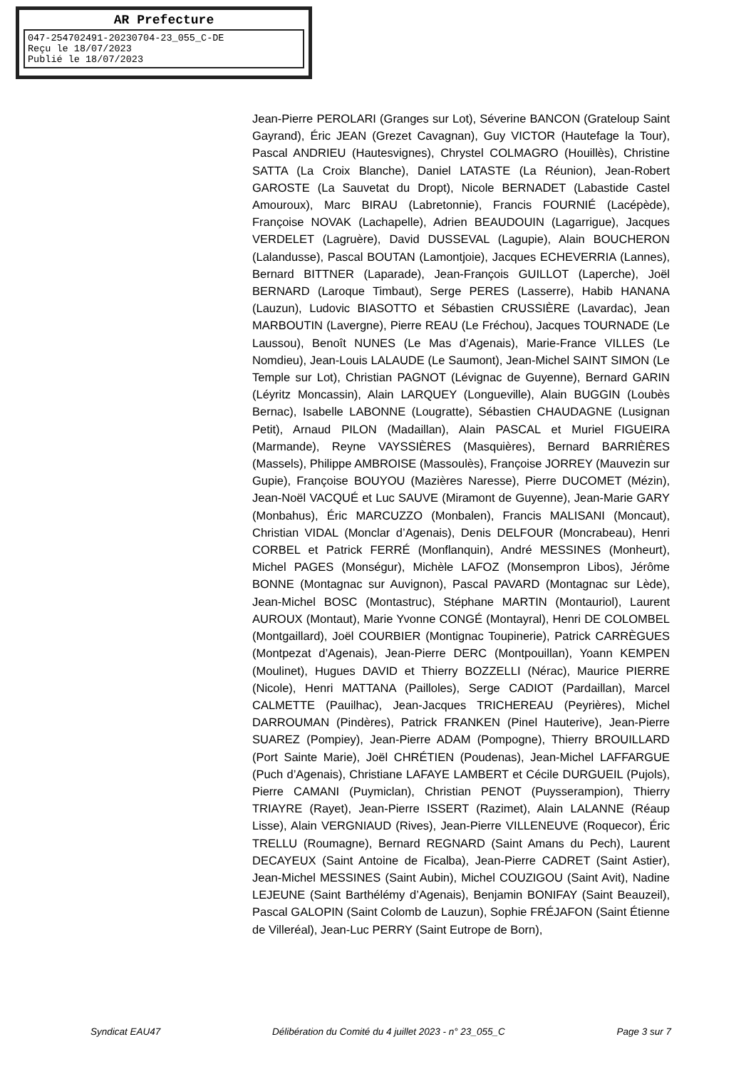AR Prefecture
047-254702491-20230704-23_055_C-DE
Reçu le 18/07/2023
Publié le 18/07/2023
Jean-Pierre PEROLARI (Granges sur Lot), Séverine BANCON (Grateloup Saint Gayrand), Éric JEAN (Grezet Cavagnan), Guy VICTOR (Hautefage la Tour), Pascal ANDRIEU (Hautesvignes), Chrystel COLMAGRO (Houillès), Christine SATTA (La Croix Blanche), Daniel LATASTE (La Réunion), Jean-Robert GAROSTE (La Sauvetat du Dropt), Nicole BERNADET (Labastide Castel Amouroux), Marc BIRAU (Labretonnie), Francis FOURNIÉ (Lacépède), Françoise NOVAK (Lachapelle), Adrien BEAUDOUIN (Lagarrigue), Jacques VERDELET (Lagruère), David DUSSEVAL (Lagupie), Alain BOUCHERON (Lalandusse), Pascal BOUTAN (Lamontjoie), Jacques ECHEVERRIA (Lannes), Bernard BITTNER (Laparade), Jean-François GUILLOT (Laperche), Joël BERNARD (Laroque Timbaut), Serge PERES (Lasserre), Habib HANANA (Lauzun), Ludovic BIASOTTO et Sébastien CRUSSIÈRE (Lavardac), Jean MARBOUTIN (Lavergne), Pierre REAU (Le Fréchou), Jacques TOURNADE (Le Laussou), Benoît NUNES (Le Mas d’Agenais), Marie-France VILLES (Le Nomdieu), Jean-Louis LALAUDE (Le Saumont), Jean-Michel SAINT SIMON (Le Temple sur Lot), Christian PAGNOT (Lévignac de Guyenne), Bernard GARIN (Léyritz Moncassin), Alain LARQUEY (Longueville), Alain BUGGIN (Loubès Bernac), Isabelle LABONNE (Lougratte), Sébastien CHAUDAGNE (Lusignan Petit), Arnaud PILON (Madaillan), Alain PASCAL et Muriel FIGUEIRA (Marmande), Reyne VAYSSIÈRES (Masquières), Bernard BARRIÈRES (Massels), Philippe AMBROISE (Massoulès), Françoise JORREY (Mauvezin sur Gupie), Françoise BOUYOU (Mazières Naresse), Pierre DUCOMET (Mézin), Jean-Noël VACQUÉ et Luc SAUVE (Miramont de Guyenne), Jean-Marie GARY (Monbahus), Éric MARCUZZO (Monbalen), Francis MALISANI (Moncaut), Christian VIDAL (Monclar d’Agenais), Denis DELFOUR (Moncrabeau), Henri CORBEL et Patrick FERRÉ (Monflanquin), André MESSINES (Monheurt), Michel PAGES (Monségur), Michèle LAFOZ (Monsempron Libos), Jérôme BONNE (Montagnac sur Auvignon), Pascal PAVARD (Montagnac sur Lède), Jean-Michel BOSC (Montastruc), Stéphane MARTIN (Montauriol), Laurent AUROUX (Montaut), Marie Yvonne CONGÉ (Montayral), Henri DE COLOMBEL (Montgaillard), Joël COURBIER (Montignac Toupinerie), Patrick CARRÈGUES (Montpezat d’Agenais), Jean-Pierre DERC (Montpouillan), Yoann KEMPEN (Moulinet), Hugues DAVID et Thierry BOZZELLI (Nérac), Maurice PIERRE (Nicole), Henri MATTANA (Pailloles), Serge CADIOT (Pardaillan), Marcel CALMETTE (Pauilhac), Jean-Jacques TRICHEREAU (Peyrières), Michel DARROUMAN (Pindères), Patrick FRANKEN (Pinel Hauterive), Jean-Pierre SUAREZ (Pompiey), Jean-Pierre ADAM (Pompogne), Thierry BROUILLARD (Port Sainte Marie), Joël CHRÉTIEN (Poudenas), Jean-Michel LAFFARGUE (Puch d’Agenais), Christiane LAFAYE LAMBERT et Cécile DURGUEIL (Pujols), Pierre CAMANI (Puymiclan), Christian PENOT (Puysserampion), Thierry TRIAYRE (Rayet), Jean-Pierre ISSERT (Razimet), Alain LALANNE (Réaup Lisse), Alain VERGNIAUD (Rives), Jean-Pierre VILLENEUVE (Roquecor), Éric TRELLU (Roumagne), Bernard REGNARD (Saint Amans du Pech), Laurent DECAYEUX (Saint Antoine de Ficalba), Jean-Pierre CADRET (Saint Astier), Jean-Michel MESSINES (Saint Aubin), Michel COUZIGOU (Saint Avit), Nadine LEJEUNE (Saint Barthélémy d’Agenais), Benjamin BONIFAY (Saint Beauzeil), Pascal GALOPIN (Saint Colomb de Lauzun), Sophie FRÉJAFON (Saint Étienne de Villeréal), Jean-Luc PERRY (Saint Eutrope de Born),
Syndicat EAU47 Délibération du Comité du 4 juillet 2023 - n° 23_055_C Page 3 sur 7